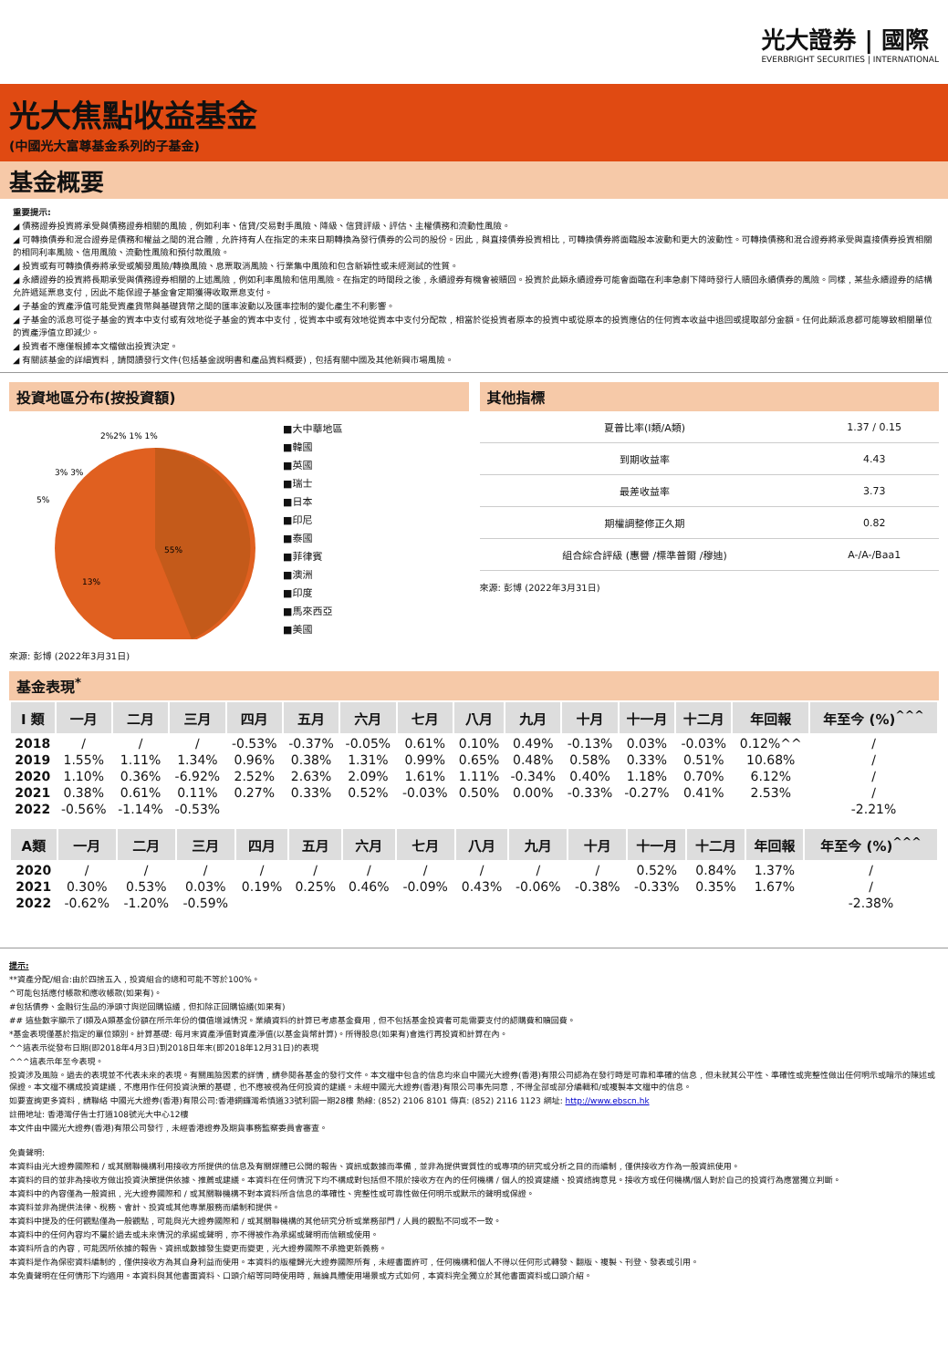光大證券 | 國際
EVERBRIGHT SECURITIES | INTERNATIONAL
光大焦點收益基金
(中國光大富尊基金系列的子基金)
基金概要
重要提示:
◢ 債務證券投資將承受與債務證券相關的風險﹐例如利率、信貸/交易對手風險、降級、信貸評級、評估、主權債務和流動性風險。
◢ 可轉換債券和混合證券是債務和權益之間的混合體﹐允許持有人在指定的未來日期轉換為發行債券的公司的股份。因此﹐與直接債券投資相比﹐可轉換債券將面臨股本波動和更大的波動性。可轉換債務和混合證券將承受與直接債券投資相關的相同利率風險、信用風險、流動性風險和預付款風險。
◢ 投資或有可轉換債券將承受或觸發風險/轉換風險、息票取消風險、行業集中風險和包含新穎性或未經測試的性質。
◢ 永續證券的投資將長期承受與債務證券相關的上述風險﹐例如利率風險和信用風險。在指定的時間段之後﹐永續證券有機會被贖回。投資於此類永續證券可能會面臨在利率急劇下降時發行人贖回永續債券的風險。同樣﹐某些永續證券的結構允許遞延票息支付﹐因此不能保證子基金會定期獲得收取票息支付。
◢ 子基金的資產淨值可能受資產貨幣與基礎貨幣之間的匯率波動以及匯率控制的變化產生不利影響。
◢ 子基金的派息可從子基金的資本中支付或有效地從子基金的資本中支付﹐從資本中或有效地從資本中支付分配款﹐相當於從投資者原本的投資中或從原本的投資應佔的任何資本收益中退回或提取部分金額。任何此類派息都可能導致相關單位的資產淨值立即減少。
◢ 投資者不應僅根據本文檔做出投資決定。
◢ 有關該基金的詳細資料﹐請閱讀發行文件(包括基金說明書和產品資料概要)﹐包括有關中國及其他新興市場風險。
投資地區分布(按投資額)
55%
13%
5%
3% 3%
2%2% 1% 1%
■大中華地區
■韓國
■英國
■瑞士
■日本
■印尼
■泰國
■菲律賓
■澳洲
■印度
■馬來西亞
■美國
來源: 彭博 (2022年3月31日)
其他指標
| 夏普比率(I類/A類) | 1.37 / 0.15 |
| 到期收益率 | 4.43 |
| 最差收益率 | 3.73 |
| 期權調整修正久期 | 0.82 |
| 組合綜合評級 (惠譽 /標準普爾 /穆迪) | A-/A-/Baa1 |
來源: 彭博 (2022年3月31日)
基金表現<sup>*</sup>
| I 類 | 一月 | 二月 | 三月 | 四月 | 五月 | 六月 | 七月 | 八月 | 九月 | 十月 | 十一月 | 十二月 | 年回報 | 年至今 (%)<sup>^^^</sup> |
| --- | --- | --- | --- | --- | --- | --- | --- | --- | --- | --- | --- | --- | --- | --- |
| 2018 | / | / | / | -0.53% | -0.37% | -0.05% | 0.61% | 0.10% | 0.49% | -0.13% | 0.03% | -0.03% | 0.12%^^ | / |
| 2019 | 1.55% | 1.11% | 1.34% | 0.96% | 0.38% | 1.31% | 0.99% | 0.65% | 0.48% | 0.58% | 0.33% | 0.51% | 10.68% | / |
| 2020 | 1.10% | 0.36% | -6.92% | 2.52% | 2.63% | 2.09% | 1.61% | 1.11% | -0.34% | 0.40% | 1.18% | 0.70% | 6.12% | / |
| 2021 | 0.38% | 0.61% | 0.11% | 0.27% | 0.33% | 0.52% | -0.03% | 0.50% | 0.00% | -0.33% | -0.27% | 0.41% | 2.53% | / |
| 2022 | -0.56% | -1.14% | -0.53% | | | | | | | | | | | -2.21% |
| A類 | 一月 | 二月 | 三月 | 四月 | 五月 | 六月 | 七月 | 八月 | 九月 | 十月 | 十一月 | 十二月 | 年回報 | 年至今 (%)<sup>^^^</sup> |
| --- | --- | --- | --- | --- | --- | --- | --- | --- | --- | --- | --- | --- | --- | --- |
| 2020 | / | / | / | / | / | / | / | / | / | / | 0.52% | 0.84% | 1.37% | / |
| 2021 | 0.30% | 0.53% | 0.03% | 0.19% | 0.25% | 0.46% | -0.09% | 0.43% | -0.06% | -0.38% | -0.33% | 0.35% | 1.67% | / |
| 2022 | -0.62% | -1.20% | -0.59% | | | | | | | | | | | -2.38% |
提示:
**資產分配/組合:由於四捨五入﹐投資組合的總和可能不等於100%。
^可能包括應付帳款和應收帳款(如果有)。
#包括債券、金融衍生品的淨頭寸與逆回購協議﹐但扣除正回購協議(如果有)
## 這些數字顯示了I類及A類基金份額在所示年份的價值增減情況。業績資料的計算已考慮基金費用﹐但不包括基金投資者可能需要支付的認購費和贖回費。
*基金表現僅基於指定的單位類別。計算基礎: 每月末資產淨值對資產淨值(以基金貨幣計算)。所得股息(如果有)會進行再投資和計算在內。
^^這表示從發布日期(即2018年4月3日)到2018日年末(即2018年12月31日)的表現
^^^這表示年至今表現。
投資涉及風險。過去的表現並不代表未來的表現。有關風險因素的詳情﹐請參閱各基金的發行文件。本文檔中包含的信息均來自中國光大證券(香港)有限公司認為在發行時是可靠和準確的信息﹐但未就其公平性、準確性或完整性做出任何明示或暗示的陳述或保證。本文檔不構成投資建議﹐不應用作任何投資決策的基礎﹐也不應被視為任何投資的建議。未經中國光大證券(香港)有限公司事先同意﹐不得全部或部分編輯和/或複製本文檔中的信息。
如要查詢更多資料﹐請聯絡 中國光大證券(香港)有限公司:香港銅鑼灣希慎道33號利園一期28樓 熱線: (852) 2106 8101 傳真: (852) 2116 1123 網址: http://www.ebscn.hk
註冊地址: 香港灣仔告士打道108號光大中心12樓
本文件由中國光大證券(香港)有限公司發行﹐未經香港證券及期貨事務監察委員會審查。
免責聲明:
本資料由光大證券國際和 / 或其關聯機構利用接收方所提供的信息及有關媒體已公開的報告、資訊或數據而準備﹐並非為提供實質性的或專項的研究或分析之目的而編制﹐僅供接收方作為一般資訊使用。
本資料的目的並非為接收方做出投資決策提供依據、推薦或建議。本資料在任何情況下均不構成對包括但不限於接收方在內的任何機構 / 個人的投資建議、投資諮詢意見。接收方或任何機構/個人對於自己的投資行為應當獨立判斷。
本資料中的內容僅為一般資訊﹐光大證券國際和 / 或其關聯機構不對本資料所含信息的準確性、完整性或可靠性做任何明示或默示的聲明或保證。
本資料並非為提供法律、稅務、會計、投資或其他專業服務而編制和提供。
本資料中提及的任何觀點僅為一般觀點﹐可能與光大證券國際和 / 或其關聯機構的其他研究分析或業務部門 / 人員的觀點不同或不一致。
本資料中的任何內容均不屬於過去或未來情況的承諾或聲明﹐亦不得被作為承諾或聲明而信賴或使用。
本資料所含的內容﹐可能因所依據的報告、資訊或數據發生變更而變更﹐光大證券國際不承擔更新義務。
本資料是作為保密資料編制的﹐僅供接收方為其自身利益而使用。本資料的版權歸光大證券國際所有﹐未經書面許可﹐任何機構和個人不得以任何形式轉發、翻版、複製、刊登、發表或引用。
本免責聲明在任何情形下均適用。本資料與其他書面資料、口頭介紹等同時使用時﹐無論具體使用場景或方式如何﹐本資料完全獨立於其他書面資料或口頭介紹。